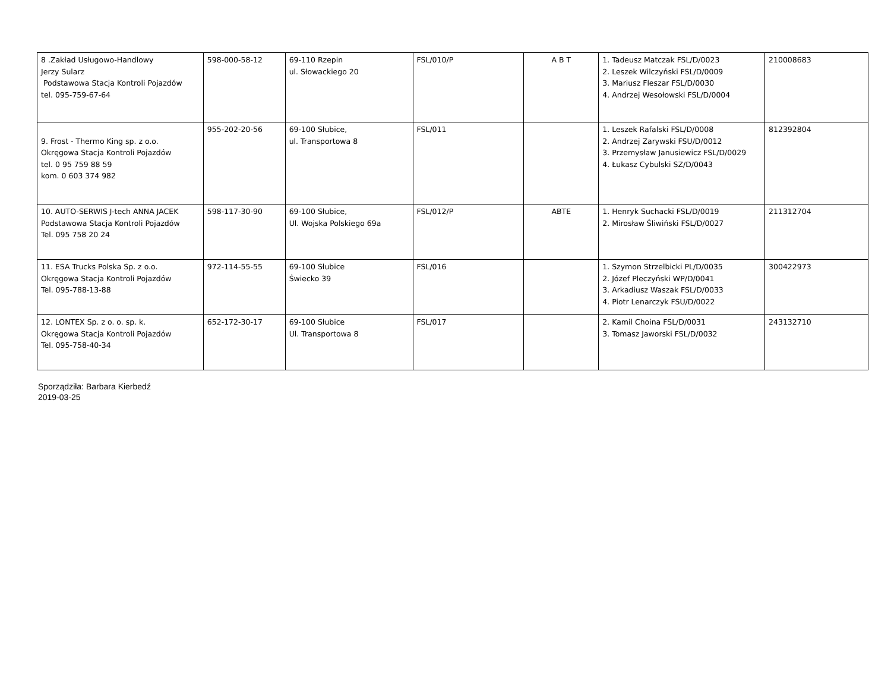| 8 .Zakład Usługowo-Handlowy Jerzy Sularz Podstawowa Stacja Kontroli Pojazdów tel. 095-759-67-64 | 598-000-58-12 | 69-110 Rzepin ul. Słowackiego 20 | FSL/010/P | A B T | 1. Tadeusz Matczak FSL/D/0023 2. Leszek Wilczyński FSL/D/0009 3. Mariusz Fleszar FSL/D/0030 4. Andrzej Wesołowski FSL/D/0004 | 210008683 |
| 9. Frost - Thermo King sp. z o.o. Okręgowa Stacja Kontroli Pojazdów tel. 0 95 759 88 59 kom. 0 603 374 982 | 955-202-20-56 | 69-100 Słubice, ul. Transportowa 8 | FSL/011 | | 1. Leszek Rafalski FSL/D/0008 2. Andrzej Zarywski FSU/D/0012 3. Przemysław Janusiewicz FSL/D/0029 4. Łukasz Cybulski SZ/D/0043 | 812392804 |
| 10. AUTO-SERWIS J-tech ANNA JACEK Podstawowa Stacja Kontroli Pojazdów Tel. 095 758 20 24 | 598-117-30-90 | 69-100 Słubice, Ul. Wojska Polskiego 69a | FSL/012/P | ABTE | 1. Henryk Suchacki FSL/D/0019 2. Mirosław Śliwiński FSL/D/0027 | 211312704 |
| 11. ESA Trucks Polska Sp. z o.o. Okręgowa Stacja Kontroli Pojazdów Tel. 095-788-13-88 | 972-114-55-55 | 69-100 Słubice Świecko 39 | FSL/016 | | 1. Szymon Strzelbicki PL/D/0035 2. Józef Pleczyński WP/D/0041 3. Arkadiusz Waszak FSL/D/0033 4. Piotr Lenarczyk FSU/D/0022 | 300422973 |
| 12. LONTEX Sp. z o. o. sp. k. Okręgowa Stacja Kontroli Pojazdów Tel. 095-758-40-34 | 652-172-30-17 | 69-100 Słubice Ul. Transportowa 8 | FSL/017 | | 2. Kamil Choina FSL/D/0031 3. Tomasz Jaworski FSL/D/0032 | 243132710 |
Sporządziła: Barbara Kierbedź
2019-03-25